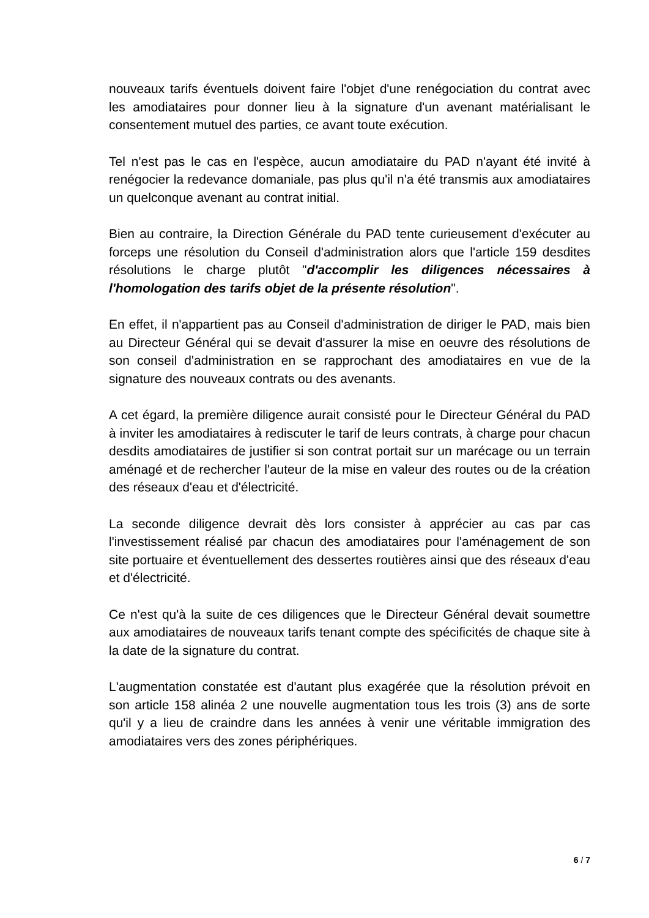nouveaux tarifs éventuels doivent faire l'objet d'une renégociation du contrat avec les amodiataires pour donner lieu à la signature d'un avenant matérialisant le consentement mutuel des parties, ce avant toute exécution.
Tel n'est pas le cas en l'espèce, aucun amodiataire du PAD n'ayant été invité à renégocier la redevance domaniale, pas plus qu'il n'a été transmis aux amodiataires un quelconque avenant au contrat initial.
Bien au contraire, la Direction Générale du PAD tente curieusement d'exécuter au forceps une résolution du Conseil d'administration alors que l'article 159 desdites résolutions le charge plutôt "d'accomplir les diligences nécessaires à l'homologation des tarifs objet de la présente résolution".
En effet, il n'appartient pas au Conseil d'administration de diriger le PAD, mais bien au Directeur Général qui se devait d'assurer la mise en oeuvre des résolutions de son conseil d'administration en se rapprochant des amodiataires en vue de la signature des nouveaux contrats ou des avenants.
A cet égard, la première diligence aurait consisté pour le Directeur Général du PAD à inviter les amodiataires à rediscuter le tarif de leurs contrats, à charge pour chacun desdits amodiataires de justifier si son contrat portait sur un marécage ou un terrain aménagé et de rechercher l'auteur de la mise en valeur des routes ou de la création des réseaux d'eau et d'électricité.
La seconde diligence devrait dès lors consister à apprécier au cas par cas l'investissement réalisé par chacun des amodiataires pour l'aménagement de son site portuaire et éventuellement des dessertes routières ainsi que des réseaux d'eau et d'électricité.
Ce n'est qu'à la suite de ces diligences que le Directeur Général devait soumettre aux amodiataires de nouveaux tarifs tenant compte des spécificités de chaque site à la date de la signature du contrat.
L'augmentation constatée est d'autant plus exagérée que la résolution prévoit en son article 158 alinéa 2 une nouvelle augmentation tous les trois (3) ans de sorte qu'il y a lieu de craindre dans les années à venir une véritable immigration des amodiataires vers des zones périphériques.
6 / 7